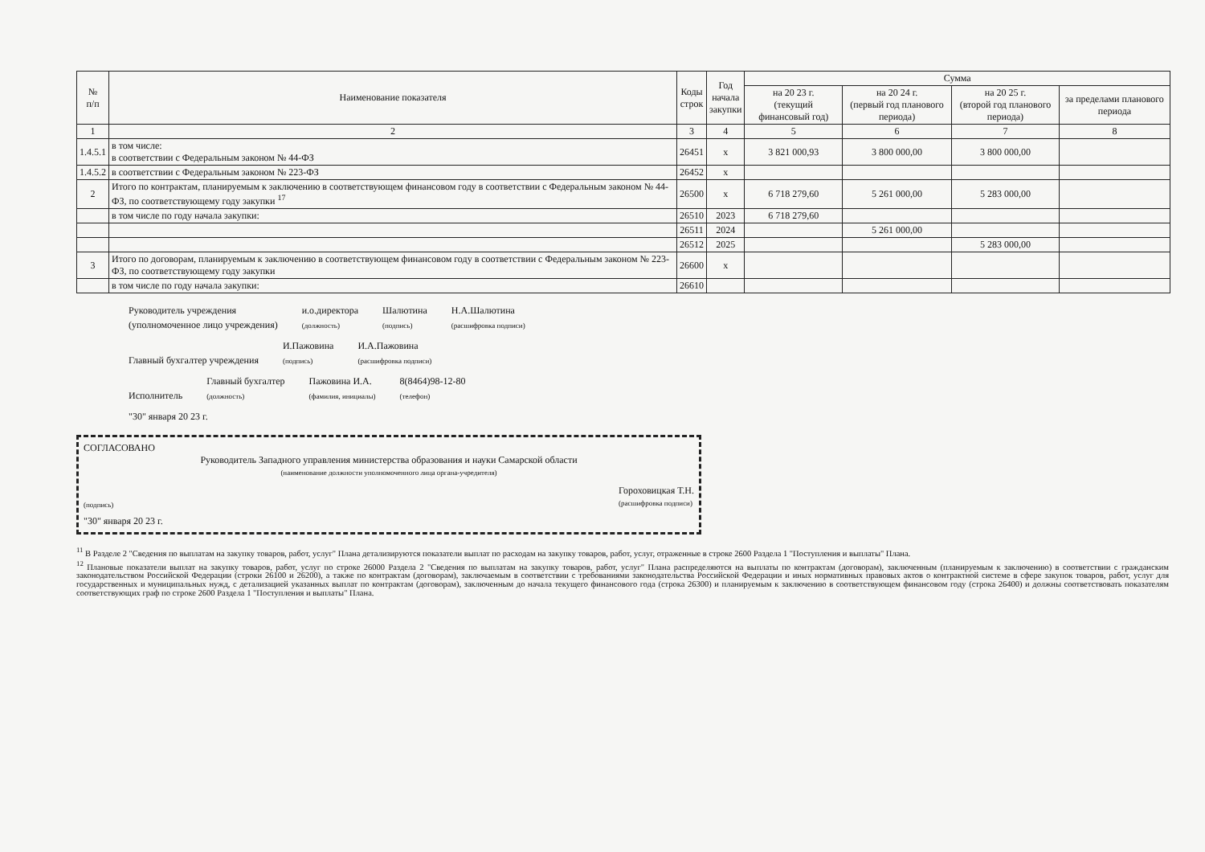| № п/п | Наименование показателя | Коды строк | Год начала закупки | Сумма | | | |
| --- | --- | --- | --- | --- | --- | --- | --- |
| | | | | на 20 23 г. (текущий финансовый год) | на 20 24 г. (первый год планового периода) | на 20 25 г. (второй год планового периода) | за пределами планового периода |
| 1 | 2 | 3 | 4 | 5 | 6 | 7 | 8 |
| 1.4.5.1 | в том числе: в соответствии с Федеральным законом № 44-ФЗ | 26451 | x | 3 821 000,93 | 3 800 000,00 | 3 800 000,00 | |
| 1.4.5.2 | в соответствии с Федеральным законом № 223-ФЗ | 26452 | x | | | | |
| 2 | Итого по контрактам, планируемым к заключению в соответствующем финансовом году в соответствии с Федеральным законом № 44-ФЗ, по соответствующему году закупки <sup>17</sup> | 26500 | x | 6 718 279,60 | 5 261 000,00 | 5 283 000,00 | |
| | в том числе по году начала закупки: | 26510 | 2023 | 6 718 279,60 | | | |
| | | 26511 | 2024 | | 5 261 000,00 | | |
| | | 26512 | 2025 | | | 5 283 000,00 | |
| 3 | Итого по договорам, планируемым к заключению в соответствующем финансовом году в соответствии с Федеральным законом № 223-ФЗ, по соответствующему году закупки | 26600 | x | | | | |
| | в том числе по году начала закупки: | 26610 | | | | | |
Руководитель учреждения
(уполномоченное лицо учреждения)
и.о.директора
(должность)
Шалютина
(подпись)
Н.А.Шалютина
(расшифровка подписи)
Главный бухгалтер учреждения
И.Пажовина
(подпись)
И.А.Пажовина
(расшифровка подписи)
Исполнитель
Главный бухгалтер
(должность)
Пажовина И.А.
(фамилия, инициалы)
8(8464)98-12-80
(телефон)
"30" января 20 23 г.
СОГЛАСОВАНО
Руководитель Западного управления министерства образования и науки Самарской области
(наименование должности уполномоченного лица органа-учредителя)
(подпись) Гороховицкая Т.Н.
(расшифровка подписи)
"30" января 20 23 г.
<sup>11</sup> В Разделе 2 "Сведения по выплатам на закупку товаров, работ, услуг" Плана детализируются показатели выплат по расходам на закупку товаров, работ, услуг, отраженные в строке 2600 Раздела 1 "Поступления и выплаты" Плана.
<sup>12</sup> Плановые показатели выплат на закупку товаров, работ, услуг по строке 26000 Раздела 2 "Сведения по выплатам на закупку товаров, работ, услуг" Плана распределяются на выплаты по контрактам (договорам), заключенным (планируемым к заключению) в соответствии с гражданским законодательством Российской Федерации (строки 26100 и 26200), а также по контрактам (договорам), заключаемым в соответствии с требованиями законодательства Российской Федерации и иных нормативных правовых актов о контрактной системе в сфере закупок товаров, работ, услуг для государственных и муниципальных нужд, с детализацией указанных выплат по контрактам (договорам), заключенным до начала текущего финансового года (строка 26300) и планируемым к заключению в соответствующем финансовом году (строка 26400) и должны соответствовать показателям соответствующих граф по строке 2600 Раздела 1 "Поступления и выплаты" Плана.